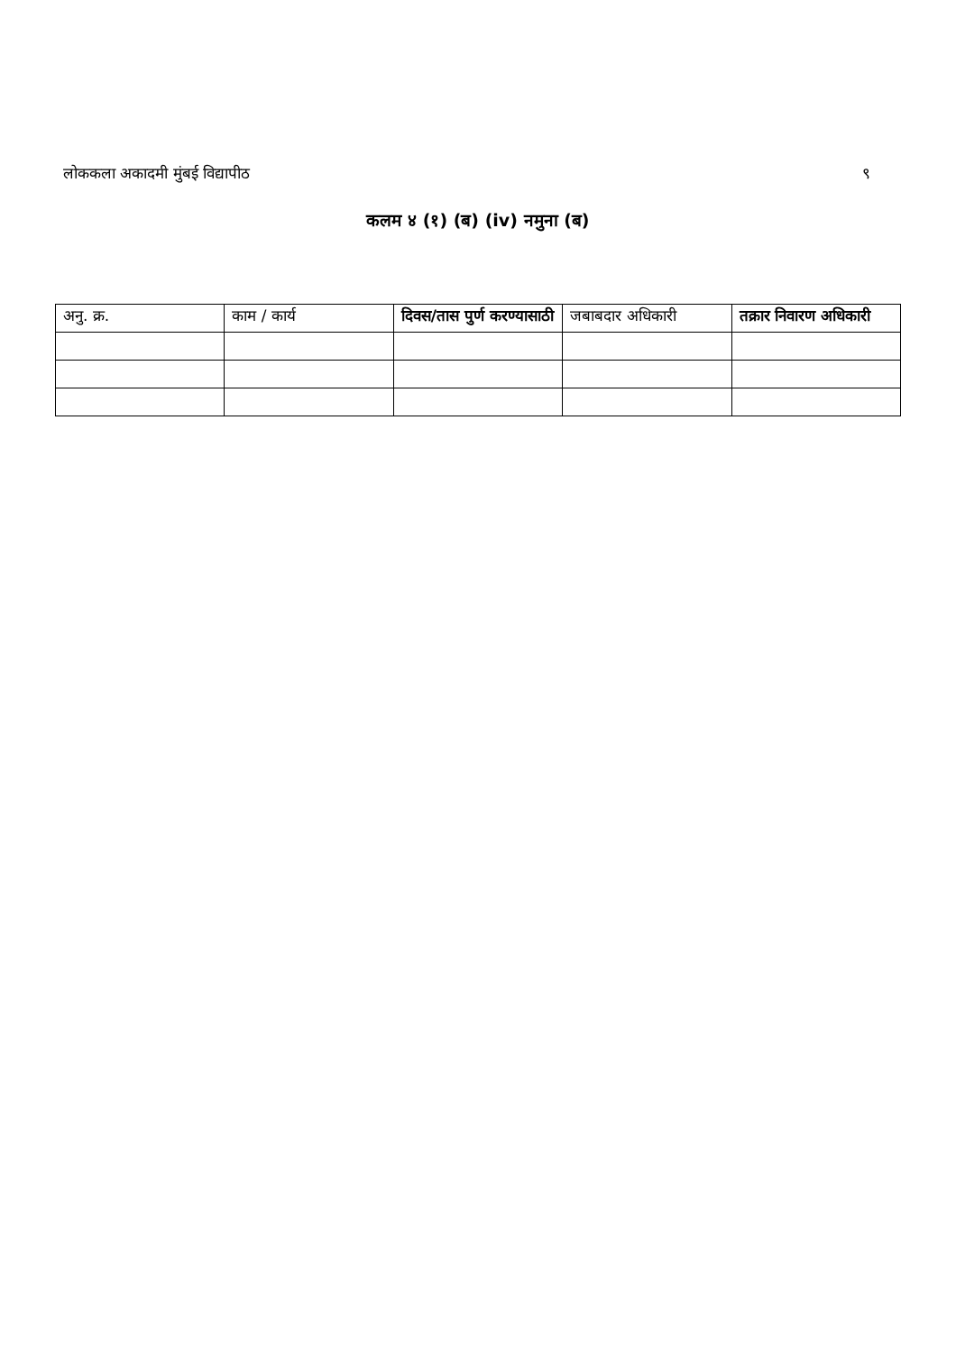लोककला अकादमी मुंबई विद्यापीठ ९
कलम ४ (१) (ब) (iv) नमुना (ब)
| अनु. क्र. | काम / कार्य | दिवस/तास पुर्ण करण्यासाठी | जबाबदार अधिकारी | तक्रार निवारण अधिकारी |
| --- | --- | --- | --- | --- |